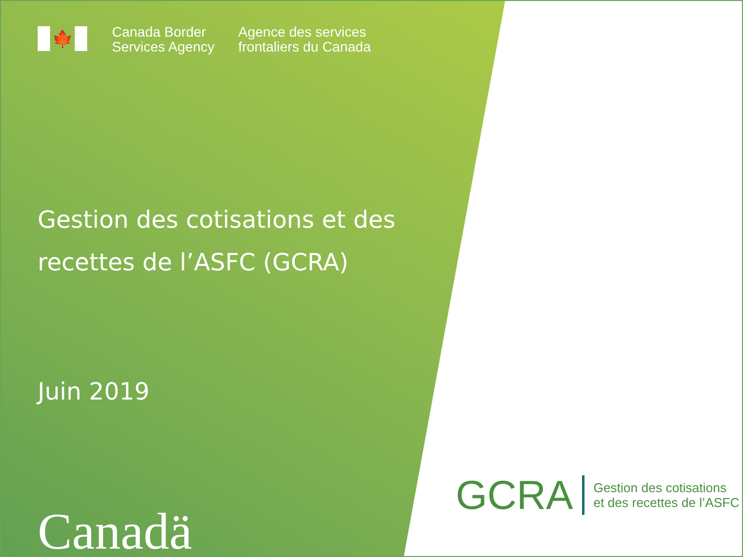🍁
Canada Border
Services Agency
Agence des services
frontaliers du Canada
Gestion des cotisations et des recettes de l’ASFC (GCRA)
Juin 2019
Canadä
GCRA
Gestion des cotisations
et des recettes de l’ASFC